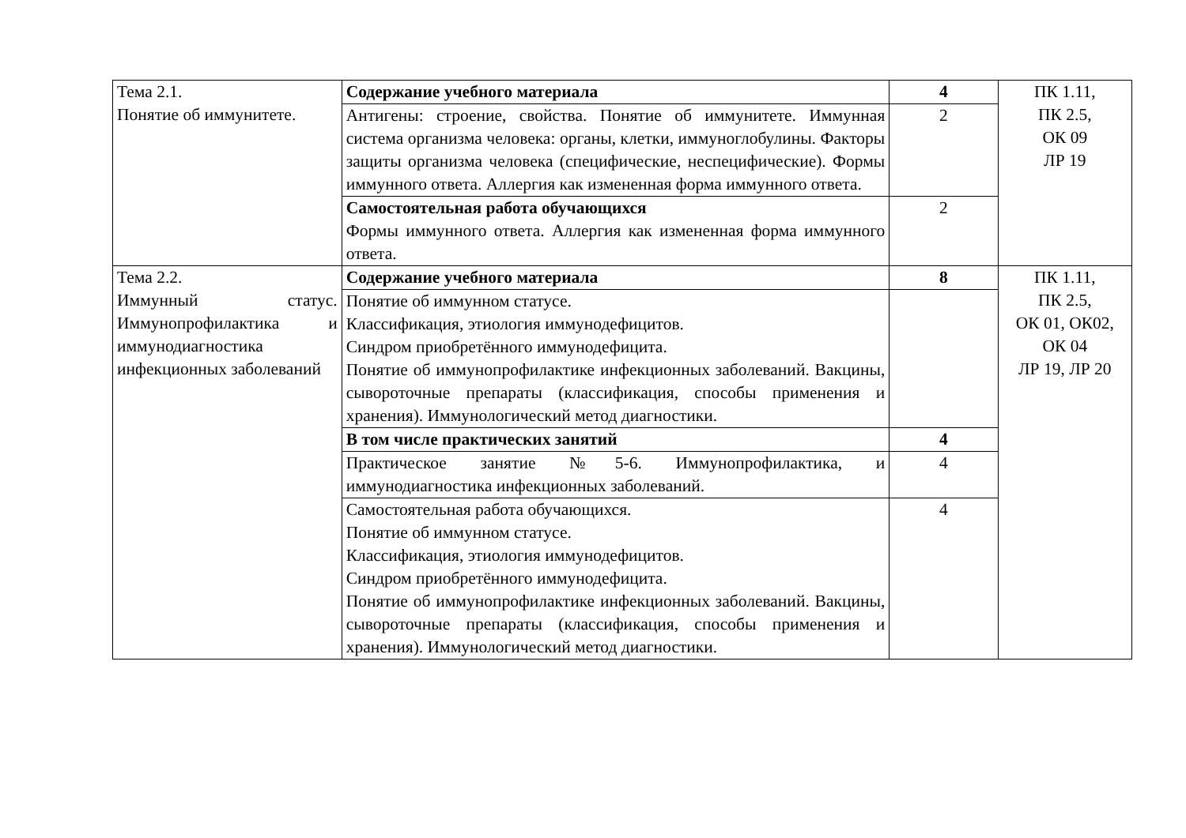| Тема 2.1. Понятие об иммунитете. | Содержание учебного материала | 4 | ПК 1.11, ПК 2.5, ОК 09 ЛР 19 |
| | Антигены: строение, свойства. Понятие об иммунитете. Иммунная система организма человека: органы, клетки, иммуноглобулины. Факторы защиты организма человека (специфические, неспецифические). Формы иммунного ответа. Аллергия как измененная форма иммунного ответа. | 2 | |
| | Самостоятельная работа обучающихся Формы иммунного ответа. Аллергия как измененная форма иммунного ответа. | 2 | |
| Тема 2.2. Иммунный статус. Иммунопрофилактика и иммунодиагностика инфекционных заболеваний | Содержание учебного материала | 8 | ПК 1.11, ПК 2.5, ОК 01, ОК02, ОК 04 ЛР 19, ЛР 20 |
| | Понятие об иммунном статусе. Классификация, этиология иммунодефицитов. Синдром приобретённого иммунодефицита. Понятие об иммунопрофилактике инфекционных заболеваний. Вакцины, сывороточные препараты (классификация, способы применения и хранения). Иммунологический метод диагностики. | | |
| | В том числе практических занятий | 4 | |
| | Практическое занятие №5-6. Иммунопрофилактика, и иммунодиагностика инфекционных заболеваний. | 4 | |
| | Самостоятельная работа обучающихся. Понятие об иммунном статусе. Классификация, этиология иммунодефицитов. Синдром приобретённого иммунодефицита. Понятие об иммунопрофилактике инфекционных заболеваний. Вакцины, сывороточные препараты (классификация, способы применения и хранения). Иммунологический метод диагностики. | 4 | |